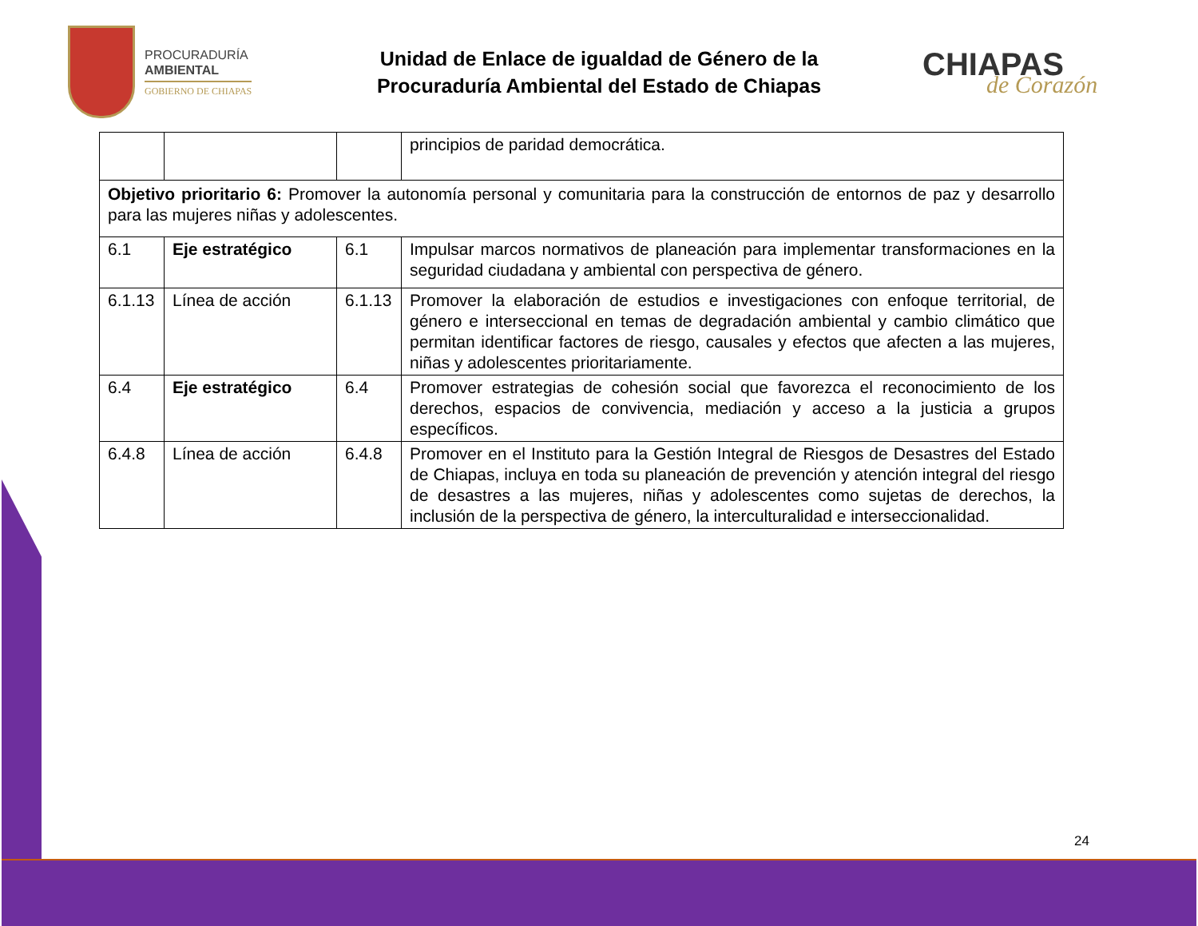PROCURADURÍA
AMBIENTAL
GOBIERNO DE CHIAPAS
Unidad de Enlace de igualdad de Género de la
Procuraduría Ambiental del Estado de Chiapas
CHIAPAS
de Corazón
| | | | principios de paridad democrática. |
| Objetivo prioritario 6: Promover la autonomía personal y comunitaria para la construcción de entornos de paz y desarrollo para las mujeres niñas y adolescentes. | | | |
| 6.1 | Eje estratégico | 6.1 | Impulsar marcos normativos de planeación para implementar transformaciones en la seguridad ciudadana y ambiental con perspectiva de género. |
| 6.1.13 | Línea de acción | 6.1.13 | Promover la elaboración de estudios e investigaciones con enfoque territorial, de género e interseccional en temas de degradación ambiental y cambio climático que permitan identificar factores de riesgo, causales y efectos que afecten a las mujeres, niñas y adolescentes prioritariamente. |
| 6.4 | Eje estratégico | 6.4 | Promover estrategias de cohesión social que favorezca el reconocimiento de los derechos, espacios de convivencia, mediación y acceso a la justicia a grupos específicos. |
| 6.4.8 | Línea de acción | 6.4.8 | Promover en el Instituto para la Gestión Integral de Riesgos de Desastres del Estado de Chiapas, incluya en toda su planeación de prevención y atención integral del riesgo de desastres a las mujeres, niñas y adolescentes como sujetas de derechos, la inclusión de la perspectiva de género, la interculturalidad e interseccionalidad. |
24